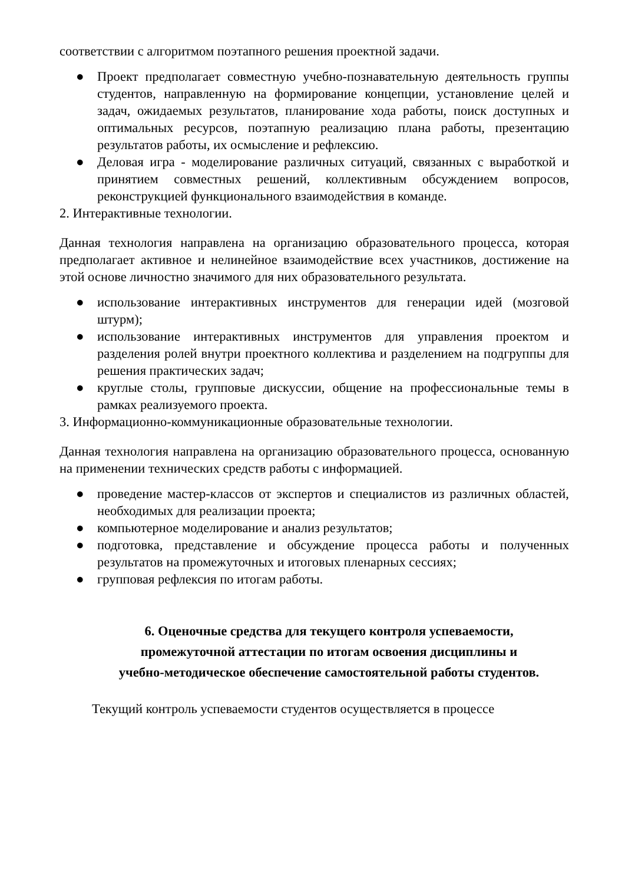соответствии с алгоритмом поэтапного решения проектной задачи.
● Проект предполагает совместную учебно-познавательную деятельность группы студентов, направленную на формирование концепции, установление целей и задач, ожидаемых результатов, планирование хода работы, поиск доступных и оптимальных ресурсов, поэтапную реализацию плана работы, презентацию результатов работы, их осмысление и рефлексию.
● Деловая игра - моделирование различных ситуаций, связанных с выработкой и принятием совместных решений, коллективным обсуждением вопросов, реконструкцией функционального взаимодействия в команде.
2. Интерактивные технологии.
Данная технология направлена на организацию образовательного процесса, которая предполагает активное и нелинейное взаимодействие всех участников, достижение на этой основе личностно значимого для них образовательного результата.
● использование интерактивных инструментов для генерации идей (мозговой штурм);
● использование интерактивных инструментов для управления проектом и разделения ролей внутри проектного коллектива и разделением на подгруппы для решения практических задач;
● круглые столы, групповые дискуссии, общение на профессиональные темы в рамках реализуемого проекта.
3. Информационно-коммуникационные образовательные технологии.
Данная технология направлена на организацию образовательного процесса, основанную на применении технических средств работы с информацией.
● проведение мастер-классов от экспертов и специалистов из различных областей, необходимых для реализации проекта;
● компьютерное моделирование и анализ результатов;
● подготовка, представление и обсуждение процесса работы и полученных результатов на промежуточных и итоговых пленарных сессиях;
● групповая рефлексия по итогам работы.
6. Оценочные средства для текущего контроля успеваемости, промежуточной аттестации по итогам освоения дисциплины и учебно-методическое обеспечение самостоятельной работы студентов.
Текущий контроль успеваемости студентов осуществляется в процессе